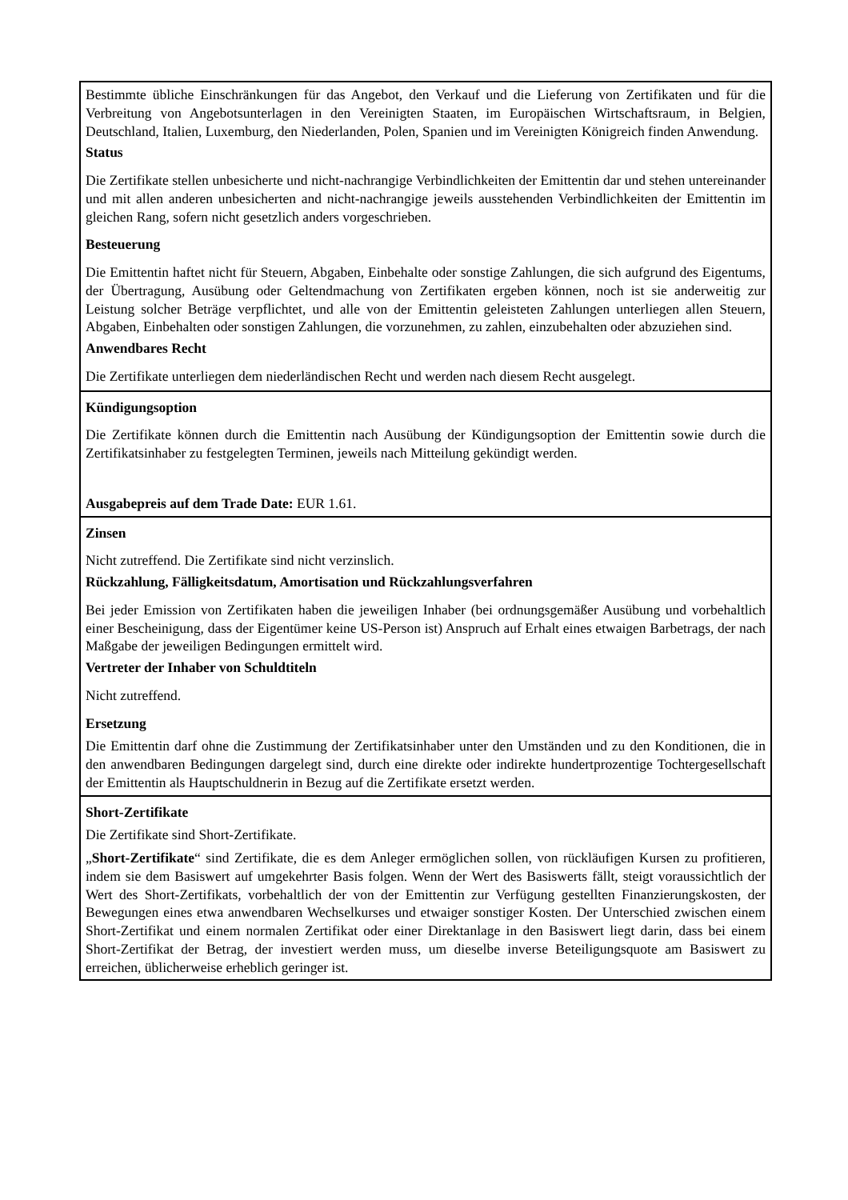| Bestimmte übliche Einschränkungen für das Angebot, den Verkauf und die Lieferung von Zertifikaten und für die Verbreitung von Angebotsunterlagen in den Vereinigten Staaten, im Europäischen Wirtschaftsraum, in Belgien, Deutschland, Italien, Luxemburg, den Niederlanden, Polen, Spanien und im Vereinigten Königreich finden Anwendung. Status Die Zertifikate stellen unbesicherte und nicht-nachrangige Verbindlichkeiten der Emittentin dar und stehen untereinander und mit allen anderen unbesicherten and nicht-nachrangige jeweils ausstehenden Verbindlichkeiten der Emittentin im gleichen Rang, sofern nicht gesetzlich anders vorgeschrieben. Besteuerung Die Emittentin haftet nicht für Steuern, Abgaben, Einbehalte oder sonstige Zahlungen, die sich aufgrund des Eigentums, der Übertragung, Ausübung oder Geltendmachung von Zertifikaten ergeben können, noch ist sie anderweitig zur Leistung solcher Beträge verpflichtet, und alle von der Emittentin geleisteten Zahlungen unterliegen allen Steuern, Abgaben, Einbehalten oder sonstigen Zahlungen, die vorzunehmen, zu zahlen, einzubehalten oder abzuziehen sind. Anwendbares Recht Die Zertifikate unterliegen dem niederländischen Recht und werden nach diesem Recht ausgelegt. |
| Kündigungsoption Die Zertifikate können durch die Emittentin nach Ausübung der Kündigungsoption der Emittentin sowie durch die Zertifikatsinhaber zu festgelegten Terminen, jeweils nach Mitteilung gekündigt werden. Ausgabepreis auf dem Trade Date: EUR 1.61. |
| Zinsen Nicht zutreffend. Die Zertifikate sind nicht verzinslich. Rückzahlung, Fälligkeitsdatum, Amortisation und Rückzahlungsverfahren Bei jeder Emission von Zertifikaten haben die jeweiligen Inhaber (bei ordnungsgemäßer Ausübung und vorbehaltlich einer Bescheinigung, dass der Eigentümer keine US-Person ist) Anspruch auf Erhalt eines etwaigen Barbetrags, der nach Maßgabe der jeweiligen Bedingungen ermittelt wird. Vertreter der Inhaber von Schuldtiteln Nicht zutreffend. Ersetzung Die Emittentin darf ohne die Zustimmung der Zertifikatsinhaber unter den Umständen und zu den Konditionen, die in den anwendbaren Bedingungen dargelegt sind, durch eine direkte oder indirekte hundertprozentige Tochtergesellschaft der Emittentin als Hauptschuldnerin in Bezug auf die Zertifikate ersetzt werden. |
| Short-Zertifikate Die Zertifikate sind Short-Zertifikate. „ Short-Zertifikate “ sind Zertifikate, die es dem Anleger ermöglichen sollen, von rückläufigen Kursen zu profitieren, indem sie dem Basiswert auf umgekehrter Basis folgen. Wenn der Wert des Basiswerts fällt, steigt voraussichtlich der Wert des Short-Zertifikats, vorbehaltlich der von der Emittentin zur Verfügung gestellten Finanzierungskosten, der Bewegungen eines etwa anwendbaren Wechselkurses und etwaiger sonstiger Kosten. Der Unterschied zwischen einem Short-Zertifikat und einem normalen Zertifikat oder einer Direktanlage in den Basiswert liegt darin, dass bei einem Short-Zertifikat der Betrag, der investiert werden muss, um dieselbe inverse Beteiligungsquote am Basiswert zu erreichen, üblicherweise erheblich geringer ist. |